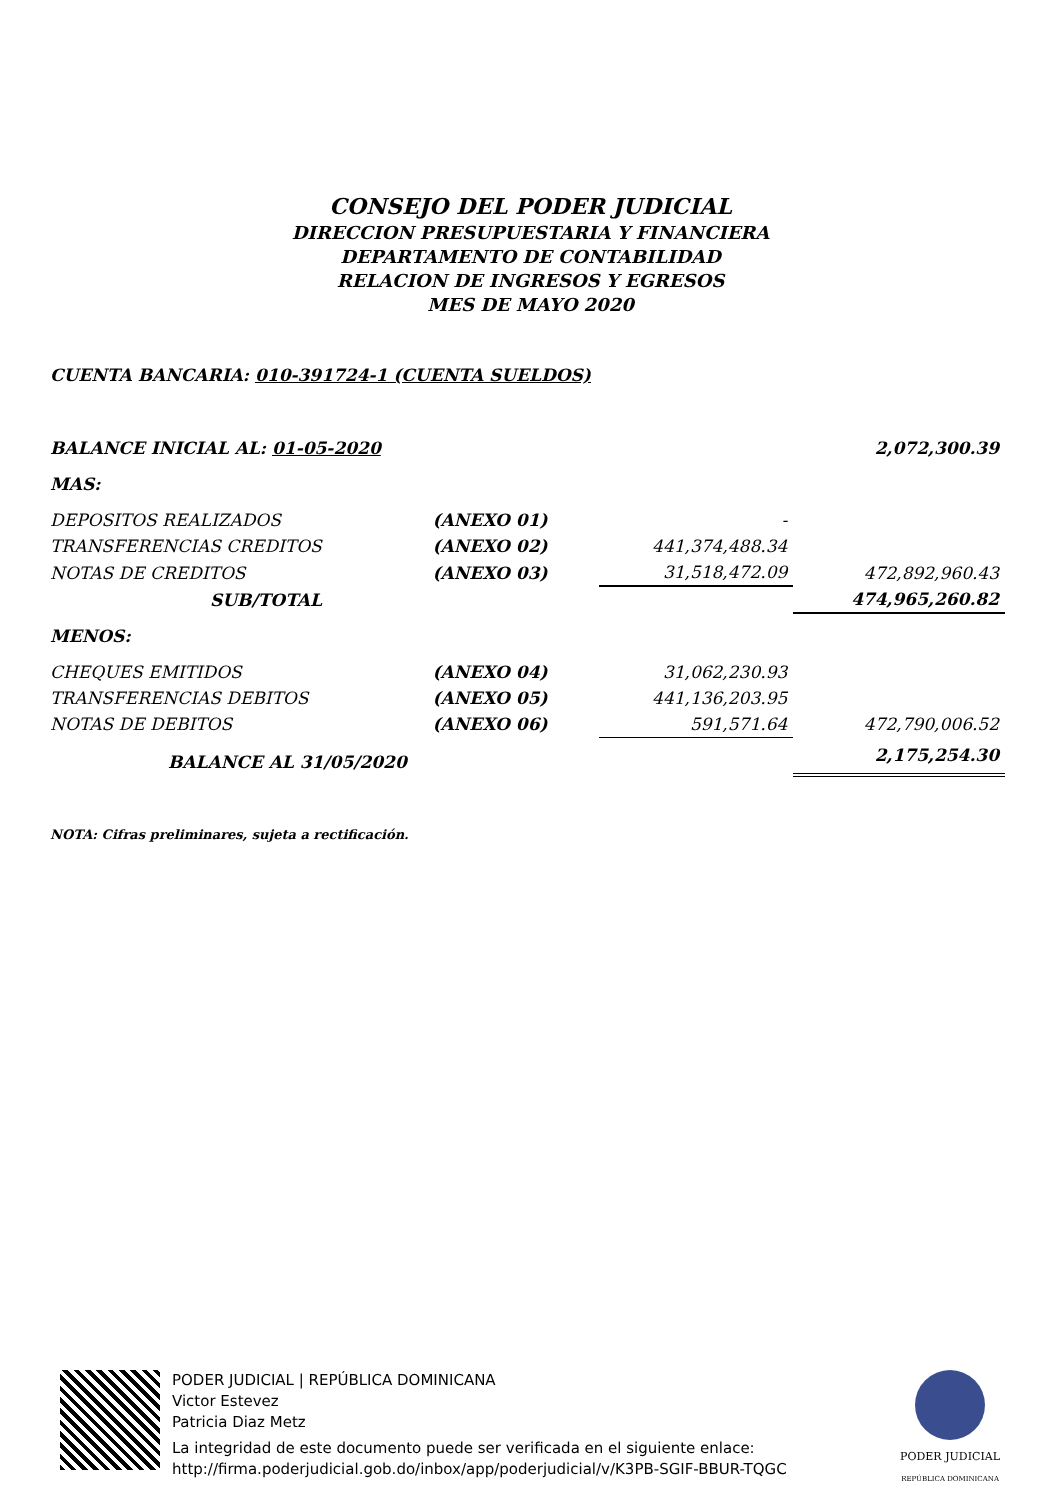CONSEJO DEL PODER JUDICIAL
DIRECCION PRESUPUESTARIA Y FINANCIERA
DEPARTAMENTO DE CONTABILIDAD
RELACION DE INGRESOS Y EGRESOS
MES DE MAYO 2020
CUENTA BANCARIA: 010-391724-1 (CUENTA SUELDOS)
| BALANCE INICIAL AL: 01-05-2020 | | | 2,072,300.39 |
| MAS: | | | |
| DEPOSITOS REALIZADOS | (ANEXO 01) | - | |
| TRANSFERENCIAS CREDITOS | (ANEXO 02) | 441,374,488.34 | |
| NOTAS DE CREDITOS | (ANEXO 03) | 31,518,472.09 | 472,892,960.43 |
| SUB/TOTAL | | | 474,965,260.82 |
| MENOS: | | | |
| CHEQUES EMITIDOS | (ANEXO 04) | 31,062,230.93 | |
| TRANSFERENCIAS DEBITOS | (ANEXO 05) | 441,136,203.95 | |
| NOTAS DE DEBITOS | (ANEXO 06) | 591,571.64 | 472,790,006.52 |
| BALANCE AL 31/05/2020 | | | 2,175,254.30 |
NOTA: Cifras preliminares, sujeta a rectificación.
PODER JUDICIAL | REPÚBLICA DOMINICANA
Victor Estevez
Patricia Diaz Metz
La integridad de este documento puede ser verificada en el siguiente enlace:
http://firma.poderjudicial.gob.do/inbox/app/poderjudicial/v/K3PB-SGIF-BBUR-TQGC
PODER JUDICIAL
REPÚBLICA DOMINICANA